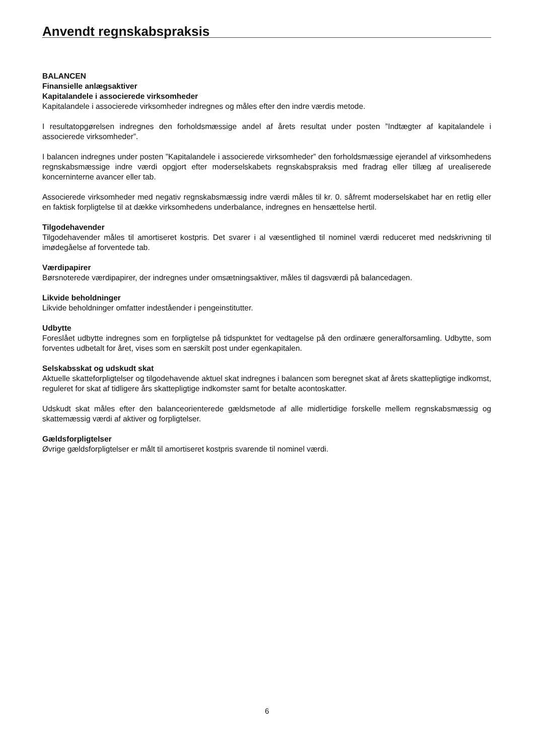Anvendt regnskabspraksis
BALANCEN
Finansielle anlægsaktiver
Kapitalandele i associerede virksomheder
Kapitalandele i associerede virksomheder indregnes og måles efter den indre værdis metode.
I resultatopgørelsen indregnes den forholdsmæssige andel af årets resultat under posten ”Indtægter af kapitalandele i associerede virksomheder”.
I balancen indregnes under posten ”Kapitalandele i associerede virksomheder” den forholdsmæssige ejerandel af virksomhedens regnskabsmæssige indre værdi opgjort efter moderselskabets regnskabspraksis med fradrag eller tillæg af urealiserede koncerninterne avancer eller tab.
Associerede virksomheder med negativ regnskabsmæssig indre værdi måles til kr. 0. såfremt moderselskabet har en retlig eller en faktisk forpligtelse til at dække virksomhedens underbalance, indregnes en hensættelse hertil.
Tilgodehavender
Tilgodehavender måles til amortiseret kostpris. Det svarer i al væsentlighed til nominel værdi reduceret med nedskrivning til imødegåelse af forventede tab.
Værdipapirer
Børsnoterede værdipapirer, der indregnes under omsætningsaktiver, måles til dagsværdi på balancedagen.
Likvide beholdninger
Likvide beholdninger omfatter indeståender i pengeinstitutter.
Udbytte
Foreslået udbytte indregnes som en forpligtelse på tidspunktet for vedtagelse på den ordinære generalforsamling. Udbytte, som forventes udbetalt for året, vises som en særskilt post under egenkapitalen.
Selskabsskat og udskudt skat
Aktuelle skatteforpligtelser og tilgodehavende aktuel skat indregnes i balancen som beregnet skat af årets skattepligtige indkomst, reguleret for skat af tidligere års skattepligtige indkomster samt for betalte acontoskatter.
Udskudt skat måles efter den balanceorienterede gældsmetode af alle midlertidige forskelle mellem regnskabsmæssig og skattemæssig værdi af aktiver og forpligtelser.
Gældsforpligtelser
Øvrige gældsforpligtelser er målt til amortiseret kostpris svarende til nominel værdi.
6